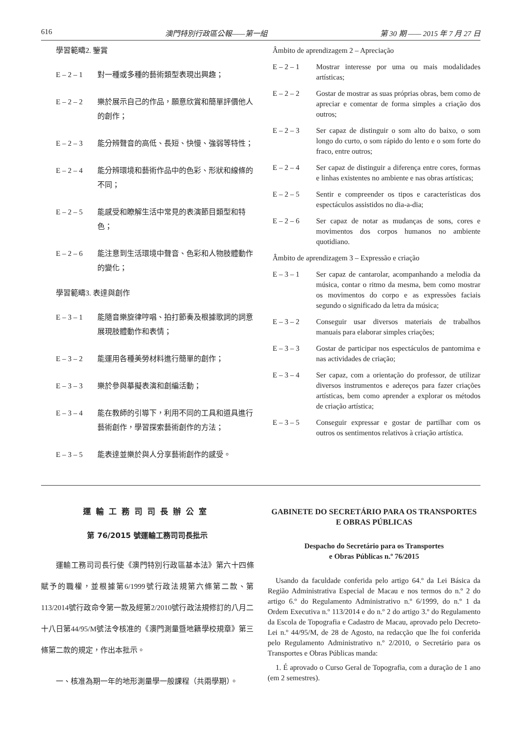616 澳門特別行政區公報——第一組 第 30 期 —— 2015 年 7 月 27 日
學習範疇2. 鑒賞
E – 2 – 1 對一種或多種的藝術類型表現出興趣；
E – 2 – 2 樂於展示自己的作品，願意欣賞和簡單評價他人的創作；
E – 2 – 3 能分辨聲音的高低、長短、快慢、強弱等特性；
E – 2 – 4 能分辨環境和藝術作品中的色彩、形狀和線條的不同；
E – 2 – 5 能感受和瞭解生活中常見的表演節目類型和特色；
E – 2 – 6 能注意到生活環境中聲音、色彩和人物肢體動作的變化；
學習範疇3. 表達與創作
E – 3 – 1 能隨音樂旋律哼唱、拍打節奏及根據歌詞的詞意展現肢體動作和表情；
E – 3 – 2 能運用各種美勞材料進行簡單的創作；
E – 3 – 3 樂於參與摹擬表演和創編活動；
E – 3 – 4 能在教師的引導下，利用不同的工具和道具進行藝術創作，學習探索藝術創作的方法；
E – 3 – 5 能表達並樂於與人分享藝術創作的感受。
Âmbito de aprendizagem 2 – Apreciação
E – 2 – 1 Mostrar interesse por uma ou mais modalidades artísticas;
E – 2 – 2 Gostar de mostrar as suas próprias obras, bem como de apreciar e comentar de forma simples a criação dos outros;
E – 2 – 3 Ser capaz de distinguir o som alto do baixo, o som longo do curto, o som rápido do lento e o som forte do fraco, entre outros;
E – 2 – 4 Ser capaz de distinguir a diferença entre cores, formas e linhas existentes no ambiente e nas obras artísticas;
E – 2 – 5 Sentir e compreender os tipos e características dos espectáculos assistidos no dia-a-dia;
E – 2 – 6 Ser capaz de notar as mudanças de sons, cores e movimentos dos corpos humanos no ambiente quotidiano.
Âmbito de aprendizagem 3 – Expressão e criação
E – 3 – 1 Ser capaz de cantarolar, acompanhando a melodia da música, contar o ritmo da mesma, bem como mostrar os movimentos do corpo e as expressões faciais segundo o significado da letra da música;
E – 3 – 2 Conseguir usar diversos materiais de trabalhos manuais para elaborar simples criações;
E – 3 – 3 Gostar de participar nos espectáculos de pantomima e nas actividades de criação;
E – 3 – 4 Ser capaz, com a orientação do professor, de utilizar diversos instrumentos e adereços para fazer criações artísticas, bem como aprender a explorar os métodos de criação artística;
E – 3 – 5 Conseguir expressar e gostar de partilhar com os outros os sentimentos relativos à criação artística.
運輸工務司司長辦公室
第 76/2015 號運輸工務司司長批示
運輸工務司司長行使《澳門特別行政區基本法》第六十四條賦予的職權，並根據第6/1999號行政法規第六條第二款、第113/2014號行政命令第一款及經第2/2010號行政法規修訂的八月二十八日第44/95/M號法令核准的《澳門測量暨地籍學校規章》第三條第二款的規定，作出本批示。
一、核准為期一年的地形測量學一般課程（共兩學期）。
GABINETE DO SECRETÁRIO PARA OS TRANSPORTES
E OBRAS PÚBLICAS
Despacho do Secretário para os Transportes
e Obras Públicas n.º 76/2015
Usando da faculdade conferida pelo artigo 64.º da Lei Básica da Região Administrativa Especial de Macau e nos termos do n.º 2 do artigo 6.º do Regulamento Administrativo n.º 6/1999, do n.º 1 da Ordem Executiva n.º 113/2014 e do n.º 2 do artigo 3.º do Regulamento da Escola de Topografia e Cadastro de Macau, aprovado pelo Decreto-Lei n.º 44/95/M, de 28 de Agosto, na redacção que lhe foi conferida pelo Regulamento Administrativo n.º 2/2010, o Secretário para os Transportes e Obras Públicas manda:
1. É aprovado o Curso Geral de Topografia, com a duração de 1 ano (em 2 semestres).